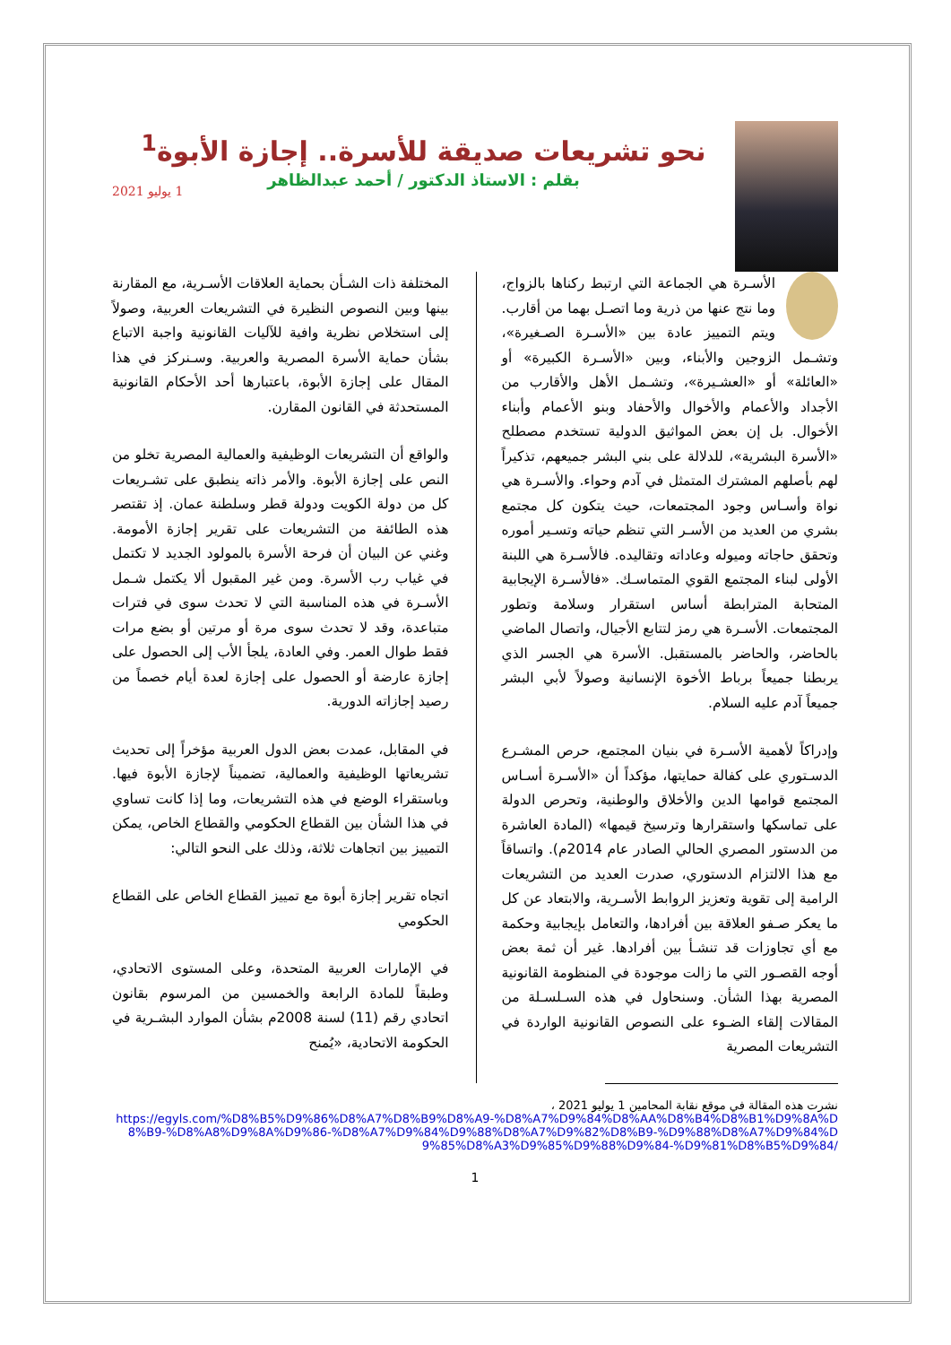نحو تشريعات صديقة للأسرة.. إجازة الأبوة<sup>1</sup>
بقلم : الاستاذ الدكتور / أحمد عبدالظاهر
1 يوليو 2021
الأسـرة هي الجماعة التي ارتبط ركناها بالزواج، وما نتج عنها من ذرية وما اتصـل بهما من أقارب. ويتم التمييز عادة بين «الأسـرة الصـغيرة»، وتشـمل الزوجين والأبناء، وبين «الأسـرة الكبيرة» أو «العائلة» أو «العشـيرة»، وتشـمل الأهل والأقارب من الأجداد والأعمام والأخوال والأحفاد وبنو الأعمام وأبناء الأخوال. بل إن بعض المواثيق الدولية تستخدم مصطلح «الأسرة البشرية»، للدلالة على بني البشر جميعهم، تذكيراً لهم بأصلهم المشترك المتمثل في آدم وحواء. والأسـرة هي نواة وأسـاس وجود المجتمعات، حيث يتكون كل مجتمع بشري من العديد من الأسـر التي تنظم حياته وتسـير أموره وتحقق حاجاته وميوله وعاداته وتقاليده. فالأسـرة هي اللبنة الأولى لبناء المجتمع القوي المتماسـك. «فالأسـرة الإيجابية المتحابة المترابطة أساس استقرار وسلامة وتطور المجتمعات. الأسـرة هي رمز لتتابع الأجيال، واتصال الماضي بالحاضر، والحاضر بالمستقبل. الأسرة هي الجسر الذي يربطنا جميعاً برباط الأخوة الإنسانية وصولاً لأبي البشر جميعاً آدم عليه السلام.
وإدراكاً لأهمية الأسـرة في بنيان المجتمع، حرص المشـرع الدسـتوري على كفالة حمايتها، مؤكداً أن «الأسـرة أسـاس المجتمع قوامها الدين والأخلاق والوطنية، وتحرص الدولة على تماسكها واستقرارها وترسيخ قيمها» (المادة العاشرة من الدستور المصري الحالي الصادر عام 2014م). واتساقاً مع هذا الالتزام الدستوري، صدرت العديد من التشريعات الرامية إلى تقوية وتعزيز الروابط الأسـرية، والابتعاد عن كل ما يعكر صـفو العلاقة بين أفرادها، والتعامل بإيجابية وحكمة مع أي تجاوزات قد تنشـأ بين أفرادها. غير أن ثمة بعض أوجه القصـور التي ما زالت موجودة في المنظومة القانونية المصرية بهذا الشأن. وسنحاول في هذه السـلسـلة من المقالات إلقاء الضـوء على النصوص القانونية الواردة في التشريعات المصرية
المختلفة ذات الشـأن بحماية العلاقات الأسـرية، مع المقارنة بينها وبين النصوص النظيرة في التشريعات العربية، وصولاً إلى استخلاص نظرية وافية للآليات القانونية واجبة الاتباع بشأن حماية الأسرة المصرية والعربية. وسـنركز في هذا المقال على إجازة الأبوة، باعتبارها أحد الأحكام القانونية المستحدثة في القانون المقارن.
والواقع أن التشريعات الوظيفية والعمالية المصرية تخلو من النص على إجازة الأبوة. والأمر ذاته ينطبق على تشـريعات كل من دولة الكويت ودولة قطر وسلطنة عمان. إذ تقتصر هذه الطائفة من التشريعات على تقرير إجازة الأمومة. وغني عن البيان أن فرحة الأسرة بالمولود الجديد لا تكتمل في غياب رب الأسرة. ومن غير المقبول ألا يكتمل شـمل الأسـرة في هذه المناسبة التي لا تحدث سوى في فترات متباعدة، وقد لا تحدث سوى مرة أو مرتين أو بضع مرات فقط طوال العمر. وفي العادة، يلجأ الأب إلى الحصول على إجازة عارضة أو الحصول على إجازة لعدة أيام خصماً من رصيد إجازاته الدورية.
في المقابل، عمدت بعض الدول العربية مؤخراً إلى تحديث تشريعاتها الوظيفية والعمالية، تضميناً لإجازة الأبوة فيها. وباستقراء الوضع في هذه التشريعات، وما إذا كانت تساوي في هذا الشأن بين القطاع الحكومي والقطاع الخاص، يمكن التمييز بين اتجاهات ثلاثة، وذلك على النحو التالي:
اتجاه تقرير إجازة أبوة مع تمييز القطاع الخاص على القطاع الحكومي
في الإمارات العربية المتحدة، وعلى المستوى الاتحادي، وطبقاً للمادة الرابعة والخمسين من المرسوم بقانون اتحادي رقم (11) لسنة 2008م بشأن الموارد البشـرية في الحكومة الاتحادية، «يُمنح
نشرت هذه المقالة في موقع نقابة المحامين 1 يوليو 2021 ،
https://egyls.com/%D8%B5%D9%86%D8%A7%D8%B9%D8%A9-%D8%A7%D9%84%D8%AA%D8%B4%D8%B1%D9%8A%D8%B9-%D8%A8%D9%8A%D9%86-%D8%A7%D9%84%D9%88%D8%A7%D9%82%D8%B9-%D9%88%D8%A7%D9%84%D9%85%D8%A3%D9%85%D9%88%D9%84-%D9%81%D8%B5%D9%84/
1